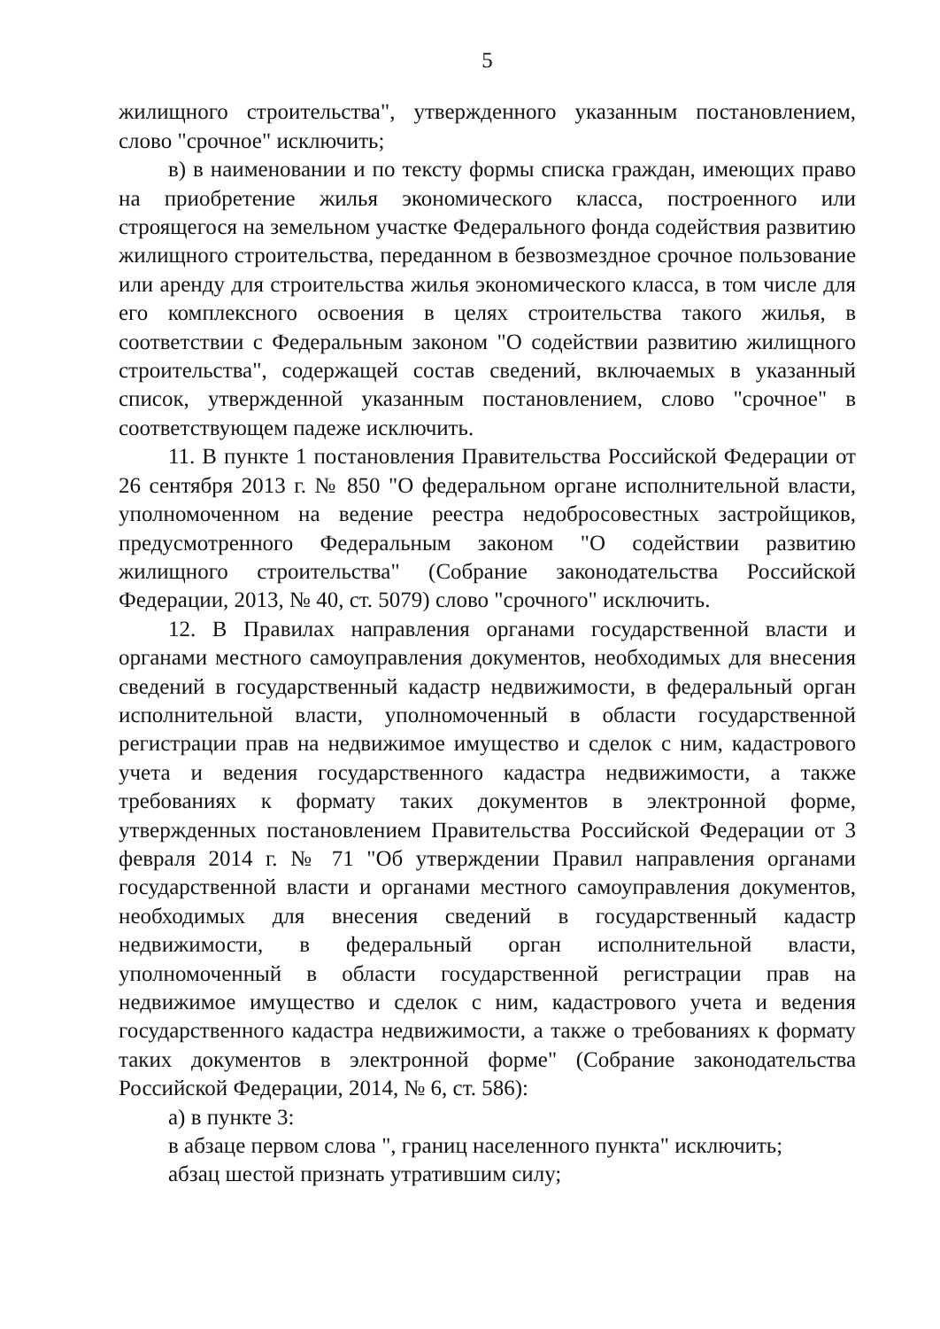5
жилищного строительства", утвержденного указанным постановлением, слово "срочное" исключить;
в) в наименовании и по тексту формы списка граждан, имеющих право на приобретение жилья экономического класса, построенного или строящегося на земельном участке Федерального фонда содействия развитию жилищного строительства, переданном в безвозмездное срочное пользование или аренду для строительства жилья экономического класса, в том числе для его комплексного освоения в целях строительства такого жилья, в соответствии с Федеральным законом "О содействии развитию жилищного строительства", содержащей состав сведений, включаемых в указанный список, утвержденной указанным постановлением, слово "срочное" в соответствующем падеже исключить.
11. В пункте 1 постановления Правительства Российской Федерации от 26 сентября 2013 г. № 850 "О федеральном органе исполнительной власти, уполномоченном на ведение реестра недобросовестных застройщиков, предусмотренного Федеральным законом "О содействии развитию жилищного строительства" (Собрание законодательства Российской Федерации, 2013, № 40, ст. 5079) слово "срочного" исключить.
12. В Правилах направления органами государственной власти и органами местного самоуправления документов, необходимых для внесения сведений в государственный кадастр недвижимости, в федеральный орган исполнительной власти, уполномоченный в области государственной регистрации прав на недвижимое имущество и сделок с ним, кадастрового учета и ведения государственного кадастра недвижимости, а также требованиях к формату таких документов в электронной форме, утвержденных постановлением Правительства Российской Федерации от 3 февраля 2014 г. № 71 "Об утверждении Правил направления органами государственной власти и органами местного самоуправления документов, необходимых для внесения сведений в государственный кадастр недвижимости, в федеральный орган исполнительной власти, уполномоченный в области государственной регистрации прав на недвижимое имущество и сделок с ним, кадастрового учета и ведения государственного кадастра недвижимости, а также о требованиях к формату таких документов в электронной форме" (Собрание законодательства Российской Федерации, 2014, № 6, ст. 586):
а) в пункте 3:
в абзаце первом слова ", границ населенного пункта" исключить;
абзац шестой признать утратившим силу;